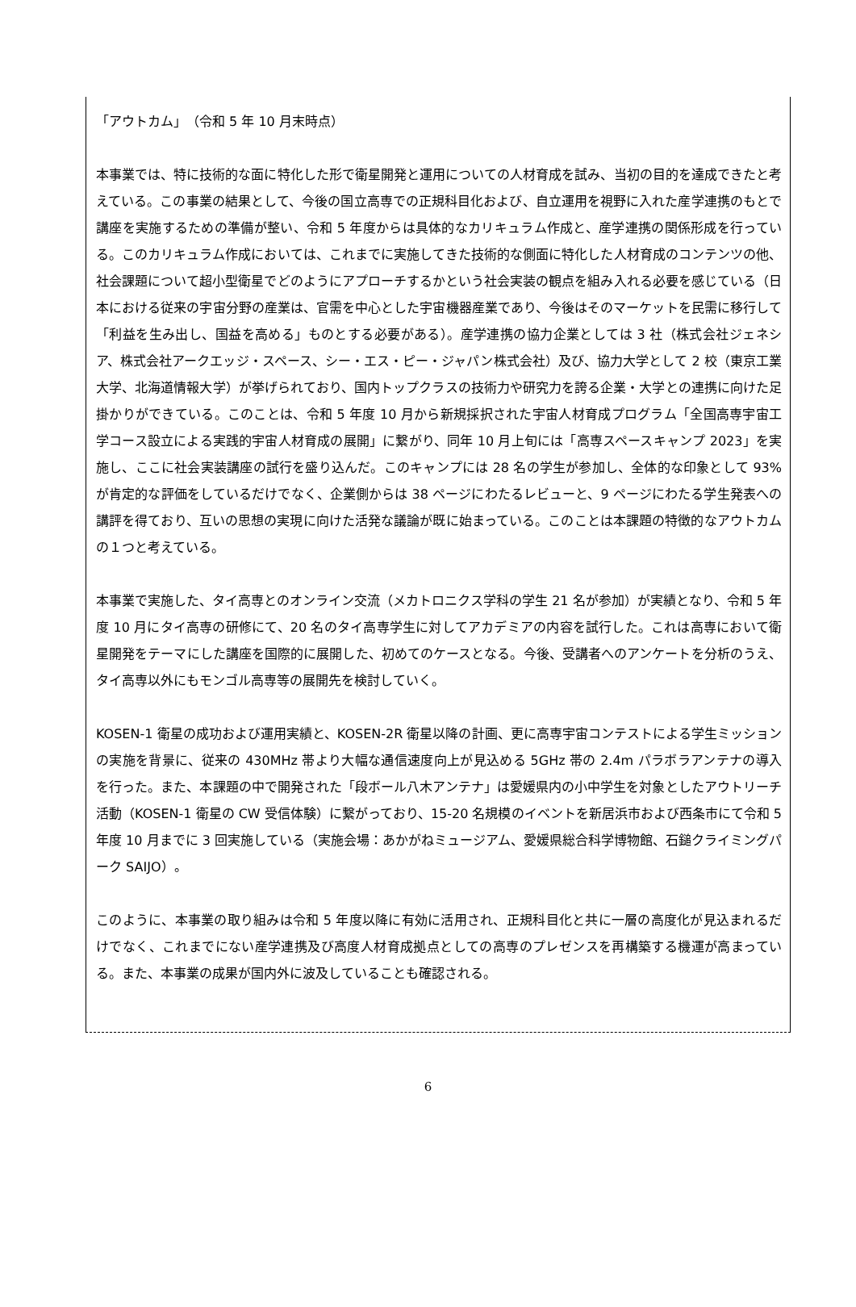「アウトカム」　（令和 5 年 10 月末時点）
本事業では、特に技術的な面に特化した形で衛星開発と運用についての人材育成を試み、当初の目的を達成できたと考えている。この事業の結果として、今後の国立高専での正規科目化および、自立運用を視野に入れた産学連携のもとで講座を実施するための準備が整い、令和 5 年度からは具体的なカリキュラム作成と、産学連携の関係形成を行っている。このカリキュラム作成においては、これまでに実施してきた技術的な側面に特化した人材育成のコンテンツの他、社会課題について超小型衛星でどのようにアプローチするかという社会実装の観点を組み入れる必要を感じている（日本における従来の宇宙分野の産業は、官需を中心とした宇宙機器産業であり、今後はそのマーケットを民需に移行して「利益を生み出し、国益を高める」ものとする必要がある）。産学連携の協力企業としては 3 社（株式会社ジェネシア、株式会社アークエッジ・スペース、シー・エス・ピー・ジャパン株式会社）及び、協力大学として 2 校（東京工業大学、北海道情報大学）が挙げられており、国内トップクラスの技術力や研究力を誇る企業・大学との連携に向けた足掛かりができている。このことは、令和 5 年度 10 月から新規採択された宇宙人材育成プログラム「全国高専宇宙工学コース設立による実践的宇宙人材育成の展開」に繋がり、同年 10 月上旬には「高専スペースキャンプ 2023」を実施し、ここに社会実装講座の試行を盛り込んだ。このキャンプには 28 名の学生が参加し、全体的な印象として 93%が肯定的な評価をしているだけでなく、企業側からは 38 ページにわたるレビューと、9 ページにわたる学生発表への講評を得ており、互いの思想の実現に向けた活発な議論が既に始まっている。このことは本課題の特徴的なアウトカムの１つと考えている。
本事業で実施した、タイ高専とのオンライン交流（メカトロニクス学科の学生 21 名が参加）が実績となり、令和 5 年度 10 月にタイ高専の研修にて、20 名のタイ高専学生に対してアカデミアの内容を試行した。これは高専において衛星開発をテーマにした講座を国際的に展開した、初めてのケースとなる。今後、受講者へのアンケートを分析のうえ、タイ高専以外にもモンゴル高専等の展開先を検討していく。
KOSEN-1 衛星の成功および運用実績と、KOSEN-2R 衛星以降の計画、更に高専宇宙コンテストによる学生ミッションの実施を背景に、従来の 430MHz 帯より大幅な通信速度向上が見込める 5GHz 帯の 2.4m パラボラアンテナの導入を行った。また、本課題の中で開発された「段ボール八木アンテナ」は愛媛県内の小中学生を対象としたアウトリーチ活動（KOSEN-1 衛星の CW 受信体験）に繋がっており、15-20 名規模のイベントを新居浜市および西条市にて令和 5 年度 10 月までに 3 回実施している（実施会場：あかがねミュージアム、愛媛県総合科学博物館、石鎚クライミングパーク SAIJO）。
このように、本事業の取り組みは令和 5 年度以降に有効に活用され、正規科目化と共に一層の高度化が見込まれるだけでなく、これまでにない産学連携及び高度人材育成拠点としての高専のプレゼンスを再構築する機運が高まっている。また、本事業の成果が国内外に波及していることも確認される。
6